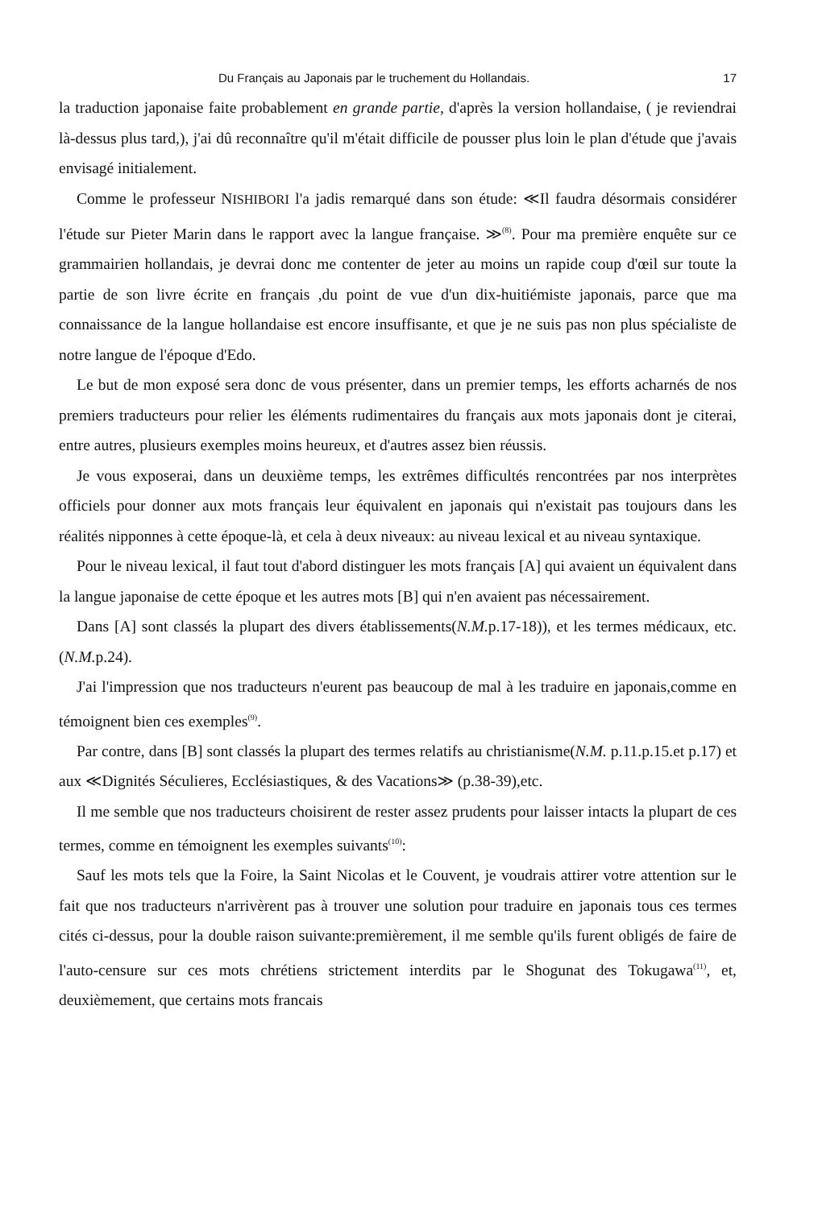Du Français au Japonais par le truchement du Hollandais. 17
la traduction japonaise faite probablement en grande partie, d'après la version hollandaise, ( je reviendrai là-dessus plus tard,), j'ai dû reconnaître qu'il m'était difficile de pousser plus loin le plan d'étude que j'avais envisagé initialement.
Comme le professeur NISHIBORI l'a jadis remarqué dans son étude: ≪Il faudra désormais considérer l'étude sur Pieter Marin dans le rapport avec la langue française. ≫<sup>(8)</sup>. Pour ma première enquête sur ce grammairien hollandais, je devrai donc me contenter de jeter au moins un rapide coup d'œil sur toute la partie de son livre écrite en français ,du point de vue d'un dix-huitiémiste japonais, parce que ma connaissance de la langue hollandaise est encore insuffisante, et que je ne suis pas non plus spécialiste de notre langue de l'époque d'Edo.
Le but de mon exposé sera donc de vous présenter, dans un premier temps, les efforts acharnés de nos premiers traducteurs pour relier les éléments rudimentaires du français aux mots japonais dont je citerai, entre autres, plusieurs exemples moins heureux, et d'autres assez bien réussis.
Je vous exposerai, dans un deuxième temps, les extrêmes difficultés rencontrées par nos interprètes officiels pour donner aux mots français leur équivalent en japonais qui n'existait pas toujours dans les réalités nipponnes à cette époque-là, et cela à deux niveaux: au niveau lexical et au niveau syntaxique.
Pour le niveau lexical, il faut tout d'abord distinguer les mots français [A] qui avaient un équivalent dans la langue japonaise de cette époque et les autres mots [B] qui n'en avaient pas nécessairement.
Dans [A] sont classés la plupart des divers établissements(N.M. p.17-18)), et les termes médicaux, etc.(N.M. p.24).
J'ai l'impression que nos traducteurs n'eurent pas beaucoup de mal à les traduire en japonais,comme en témoignent bien ces exemples<sup>(9)</sup>.
Par contre, dans [B] sont classés la plupart des termes relatifs au christianisme(N.M. p.11.p.15.et p.17) et aux ≪Dignités Séculieres, Ecclésiastiques, & des Vacations≫ (p.38-39),etc.
Il me semble que nos traducteurs choisirent de rester assez prudents pour laisser intacts la plupart de ces termes, comme en témoignent les exemples suivants<sup>(10)</sup>:
Sauf les mots tels que la Foire, la Saint Nicolas et le Couvent, je voudrais attirer votre attention sur le fait que nos traducteurs n'arrivèrent pas à trouver une solution pour traduire en japonais tous ces termes cités ci-dessus, pour la double raison suivante:premièrement, il me semble qu'ils furent obligés de faire de l'auto-censure sur ces mots chrétiens strictement interdits par le Shogunat des Tokugawa<sup>(11)</sup>, et, deuxièmement, que certains mots francais